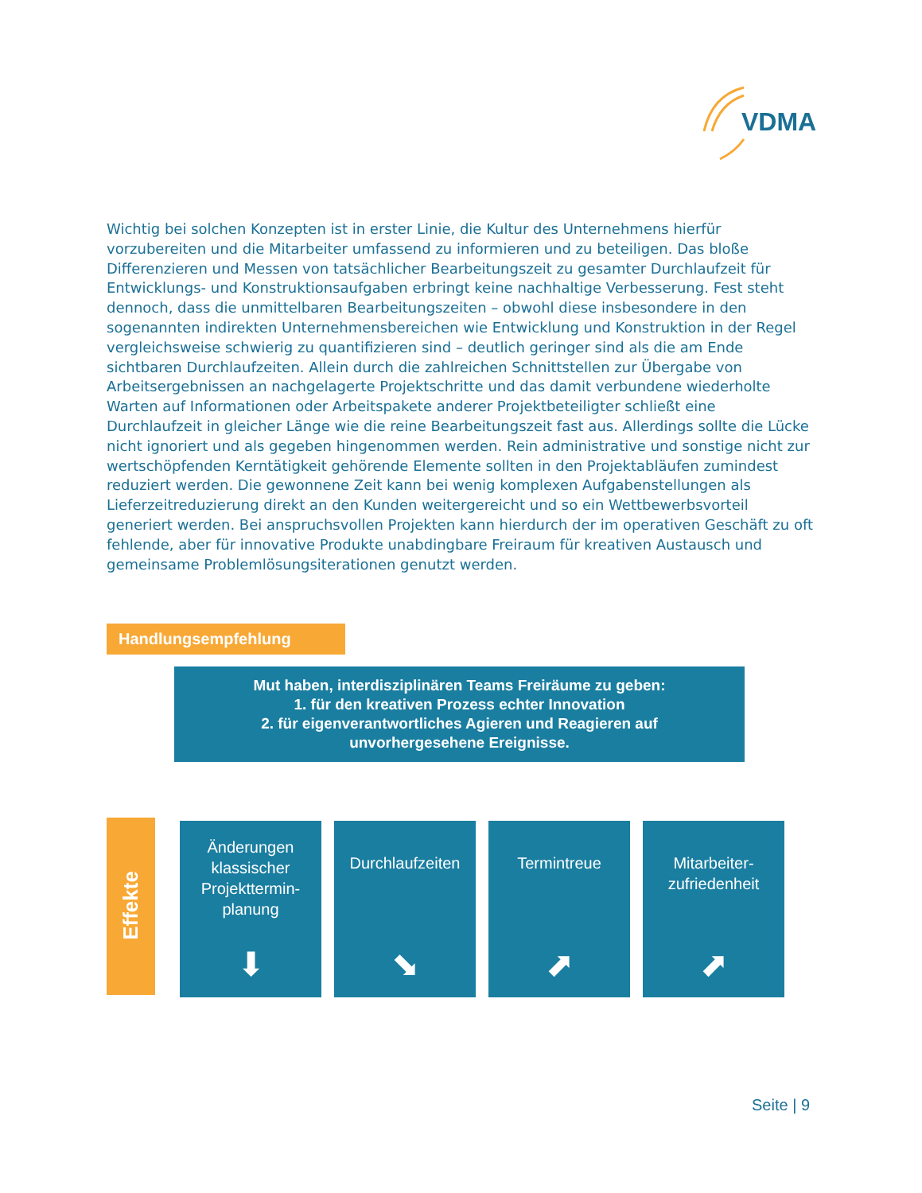VDMA
Wichtig bei solchen Konzepten ist in erster Linie, die Kultur des Unternehmens hierfür vorzubereiten und die Mitarbeiter umfassend zu informieren und zu beteiligen. Das bloße Differenzieren und Messen von tatsächlicher Bearbeitungszeit zu gesamter Durchlaufzeit für Entwicklungs- und Konstruktionsaufgaben erbringt keine nachhaltige Verbesserung. Fest steht dennoch, dass die unmittelbaren Bearbeitungszeiten – obwohl diese insbesondere in den sogenannten indirekten Unternehmensbereichen wie Entwicklung und Konstruktion in der Regel vergleichsweise schwierig zu quantifizieren sind – deutlich geringer sind als die am Ende sichtbaren Durchlaufzeiten. Allein durch die zahlreichen Schnittstellen zur Übergabe von Arbeitsergebnissen an nachgelagerte Projektschritte und das damit verbundene wiederholte Warten auf Informationen oder Arbeitspakete anderer Projektbeteiligter schließt eine Durchlaufzeit in gleicher Länge wie die reine Bearbeitungszeit fast aus. Allerdings sollte die Lücke nicht ignoriert und als gegeben hingenommen werden. Rein administrative und sonstige nicht zur wertschöpfenden Kerntätigkeit gehörende Elemente sollten in den Projektabläufen zumindest reduziert werden. Die gewonnene Zeit kann bei wenig komplexen Aufgabenstellungen als Lieferzeitreduzierung direkt an den Kunden weitergereicht und so ein Wettbewerbsvorteil generiert werden. Bei anspruchsvollen Projekten kann hierdurch der im operativen Geschäft zu oft fehlende, aber für innovative Produkte unabdingbare Freiraum für kreativen Austausch und gemeinsame Problemlösungsiterationen genutzt werden.
Handlungsempfehlung
Mut haben, interdisziplinären Teams Freiräume zu geben:
1. für den kreativen Prozess echter Innovation
2. für eigenverantwortliches Agieren und Reagieren auf
unvorhergesehene Ereignisse.
Effekte
Änderungen klassischer Projekttermin-planung
⬇
Durchlaufzeiten
⬊
Termintreue
⬈
Mitarbeiter-
zufriedenheit
⬈
Seite | 9